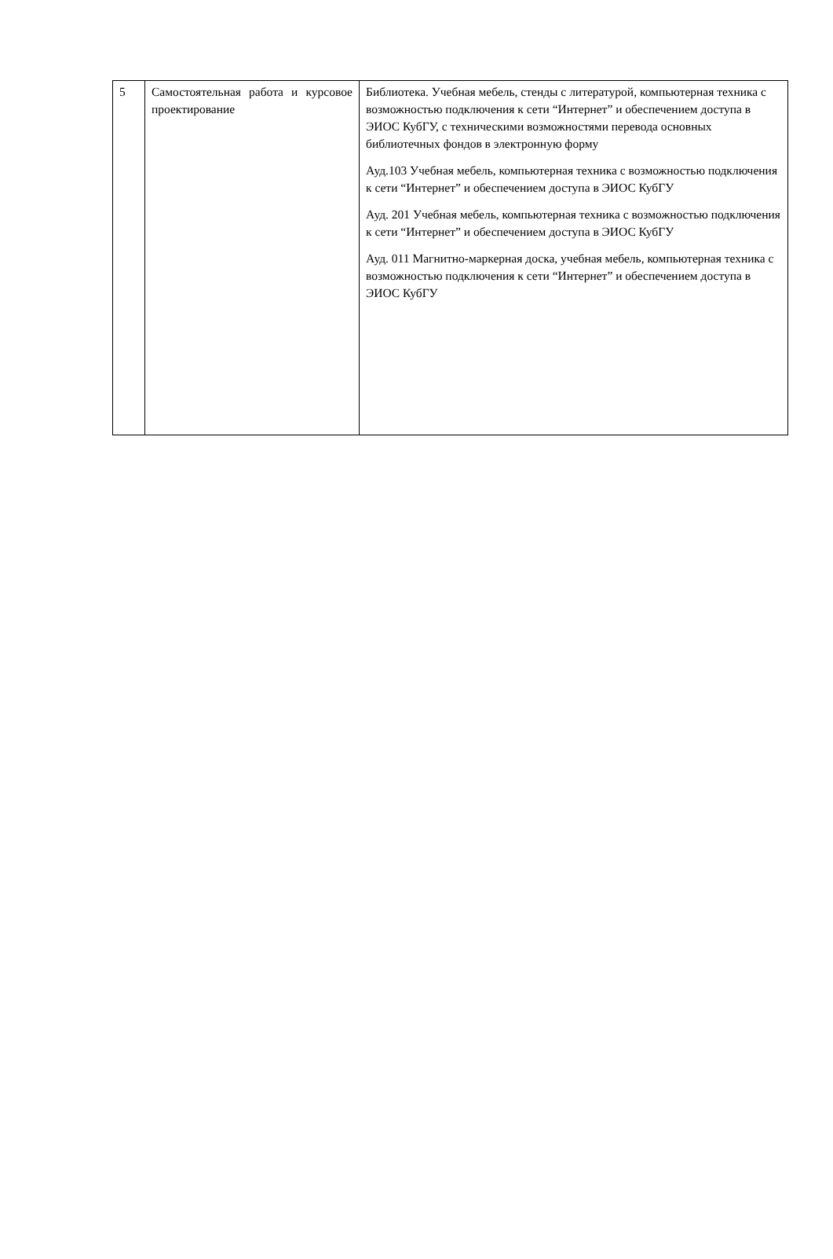| 5 | Самостоятельная работа и курсовое проектирование | Библиотека. Учебная мебель, стенды с литературой, компьютерная техника с возможностью подключения к сети “Интернет” и обеспечением доступа в ЭИОС КубГУ, с техническими возможностями перевода основных библиотечных фондов в электронную форму Ауд.103 Учебная мебель, компьютерная техника с возможностью подключения к сети “Интернет” и обеспечением доступа в ЭИОС КубГУ Ауд. 201 Учебная мебель, компьютерная техника с возможностью подключения к сети “Интернет” и обеспечением доступа в ЭИОС КубГУ Ауд. 011 Магнитно-маркерная доска, учебная мебель, компьютерная техника с возможностью подключения к сети “Интернет” и обеспечением доступа в ЭИОС КубГУ |